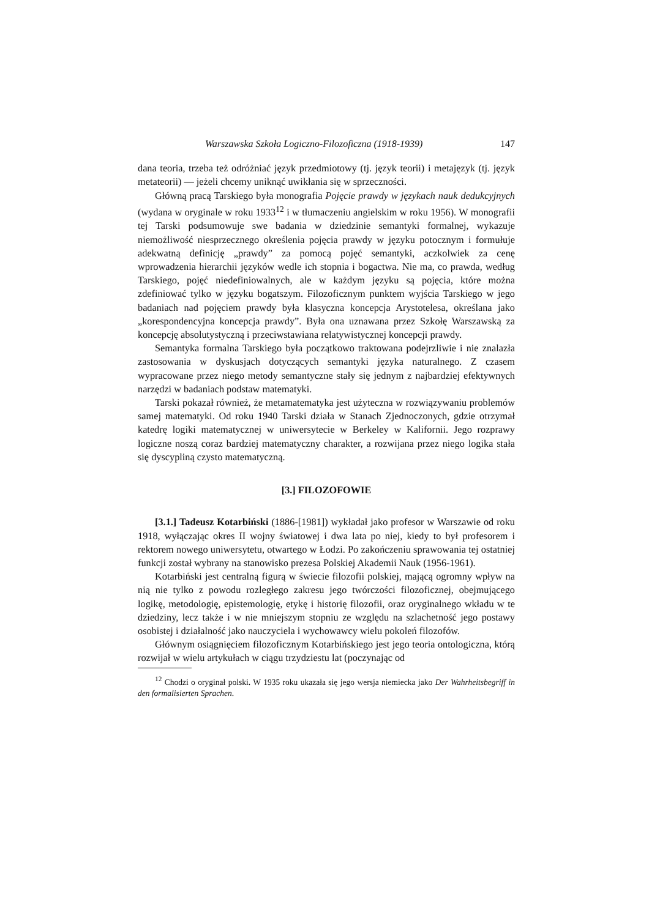Warszawska Szkoła Logiczno-Filozoficzna (1918-1939) 147
dana teoria, trzeba też odróżniać język przedmiotowy (tj. język teorii) i metajęzyk (tj. język metateorii) — jeżeli chcemy uniknąć uwikłania się w sprzeczności.
Główną pracą Tarskiego była monografia Pojęcie prawdy w językach nauk dedukcyjnych (wydana w oryginale w roku 1933<sup>12</sup> i w tłumaczeniu angielskim w roku 1956). W monografii tej Tarski podsumowuje swe badania w dziedzinie semantyki formalnej, wykazuje niemożliwość niesprzecznego określenia pojęcia prawdy w języku potocznym i formułuje adekwatną definicję „prawdy” za pomocą pojęć semantyki, aczkolwiek za cenę wprowadzenia hierarchii języków wedle ich stopnia i bogactwa. Nie ma, co prawda, według Tarskiego, pojęć niedefiniowalnych, ale w każdym języku są pojęcia, które można zdefiniować tylko w języku bogatszym. Filozoficznym punktem wyjścia Tarskiego w jego badaniach nad pojęciem prawdy była klasyczna koncepcja Arystotelesa, określana jako „korespondencyjna koncepcja prawdy”. Była ona uznawana przez Szkołę Warszawską za koncepcję absolutystyczną i przeciwstawiana relatywistycznej koncepcji prawdy.
Semantyka formalna Tarskiego była początkowo traktowana podejrzliwie i nie znalazła zastosowania w dyskusjach dotyczących semantyki języka naturalnego. Z czasem wypracowane przez niego metody semantyczne stały się jednym z najbardziej efektywnych narzędzi w badaniach podstaw matematyki.
Tarski pokazał również, że metamatematyka jest użyteczna w rozwiązywaniu problemów samej matematyki. Od roku 1940 Tarski działa w Stanach Zjednoczonych, gdzie otrzymał katedrę logiki matematycznej w uniwersytecie w Berkeley w Kalifornii. Jego rozprawy logiczne noszą coraz bardziej matematyczny charakter, a rozwijana przez niego logika stała się dyscypliną czysto matematyczną.
[3.] FILOZOFOWIE
[3.1.] Tadeusz Kotarbiński (1886-[1981]) wykładał jako profesor w Warszawie od roku 1918, wyłączając okres II wojny światowej i dwa lata po niej, kiedy to był profesorem i rektorem nowego uniwersytetu, otwartego w Łodzi. Po zakończeniu sprawowania tej ostatniej funkcji został wybrany na stanowisko prezesa Polskiej Akademii Nauk (1956-1961).
Kotarbiński jest centralną figurą w świecie filozofii polskiej, mającą ogromny wpływ na nią nie tylko z powodu rozległego zakresu jego twórczości filozoficznej, obejmującego logikę, metodologię, epistemologię, etykę i historię filozofii, oraz oryginalnego wkładu w te dziedziny, lecz także i w nie mniejszym stopniu ze względu na szlachetność jego postawy osobistej i działalność jako nauczyciela i wychowawcy wielu pokoleń filozofów.
Głównym osiągnięciem filozoficznym Kotarbińskiego jest jego teoria ontologiczna, którą rozwijał w wielu artykułach w ciągu trzydziestu lat (poczynając od
<sup>12</sup> Chodzi o oryginał polski. W 1935 roku ukazała się jego wersja niemiecka jako Der Wahrheitsbegriff in den formalisierten Sprachen.